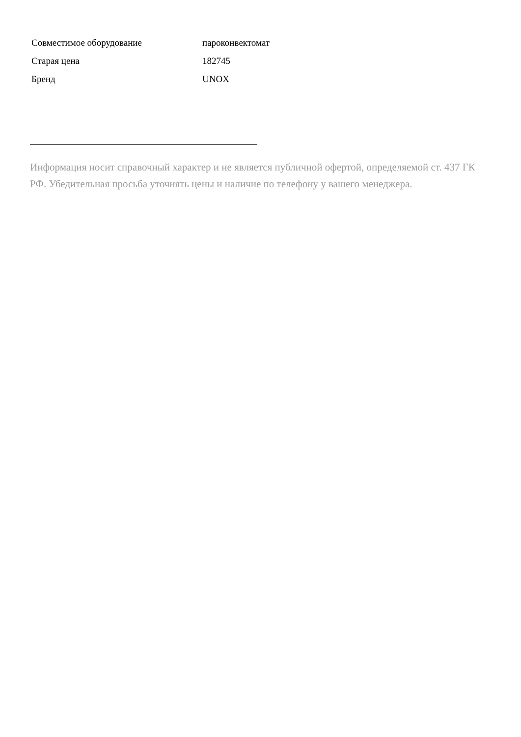| Совместимое оборудование | пароконвектомат |
| Старая цена | 182745 |
| Бренд | UNOX |
Информация носит справочный характер и не является публичной офертой, определяемой ст. 437 ГК РФ. Убедительная просьба уточнять цены и наличие по телефону у вашего менеджера.